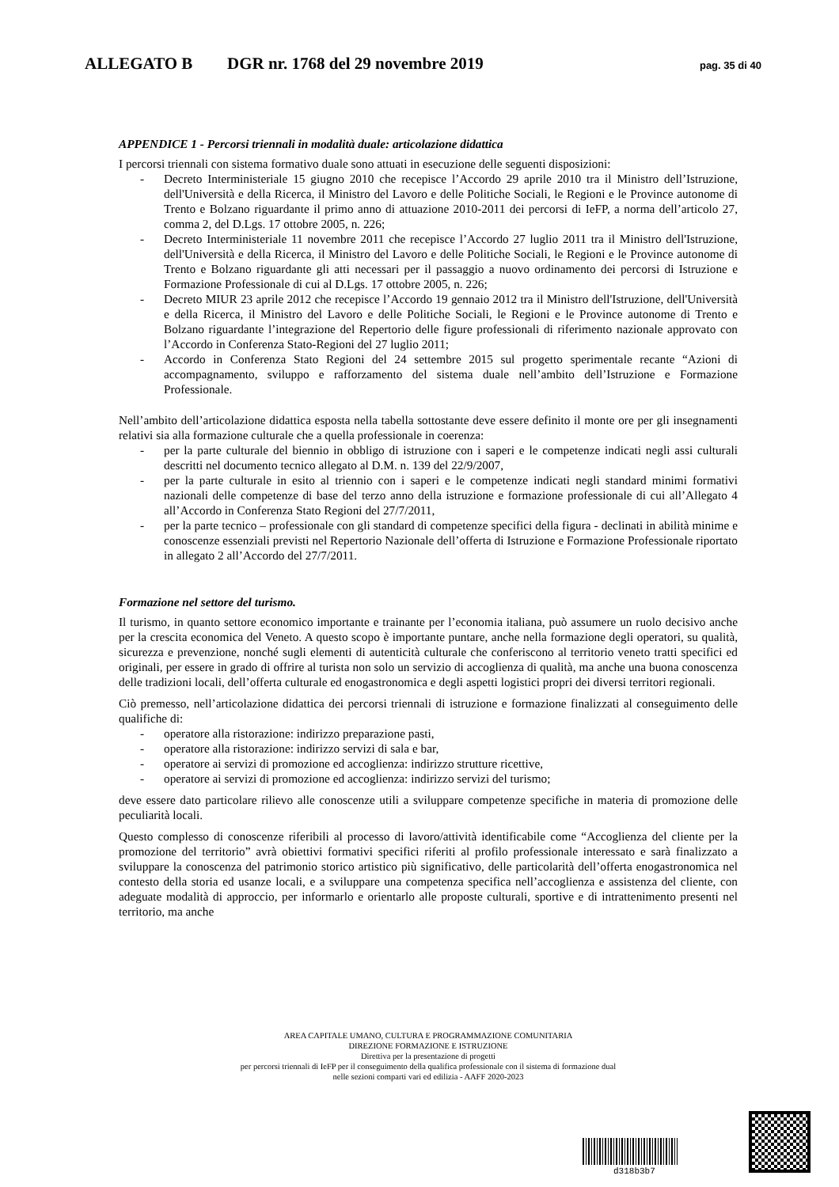ALLEGATO B DGR nr. 1768 del 29 novembre 2019 pag. 35 di 40
APPENDICE 1 - Percorsi triennali in modalità duale: articolazione didattica
I percorsi triennali con sistema formativo duale sono attuati in esecuzione delle seguenti disposizioni:
- Decreto Interministeriale 15 giugno 2010 che recepisce l’Accordo 29 aprile 2010 tra il Ministro dell’Istruzione, dell'Università e della Ricerca, il Ministro del Lavoro e delle Politiche Sociali, le Regioni e le Province autonome di Trento e Bolzano riguardante il primo anno di attuazione 2010-2011 dei percorsi di IeFP, a norma dell’articolo 27, comma 2, del D.Lgs. 17 ottobre 2005, n. 226;
- Decreto Interministeriale 11 novembre 2011 che recepisce l’Accordo 27 luglio 2011 tra il Ministro dell'Istruzione, dell'Università e della Ricerca, il Ministro del Lavoro e delle Politiche Sociali, le Regioni e le Province autonome di Trento e Bolzano riguardante gli atti necessari per il passaggio a nuovo ordinamento dei percorsi di Istruzione e Formazione Professionale di cui al D.Lgs. 17 ottobre 2005, n. 226;
- Decreto MIUR 23 aprile 2012 che recepisce l’Accordo 19 gennaio 2012 tra il Ministro dell'Istruzione, dell'Università e della Ricerca, il Ministro del Lavoro e delle Politiche Sociali, le Regioni e le Province autonome di Trento e Bolzano riguardante l’integrazione del Repertorio delle figure professionali di riferimento nazionale approvato con l’Accordo in Conferenza Stato-Regioni del 27 luglio 2011;
- Accordo in Conferenza Stato Regioni del 24 settembre 2015 sul progetto sperimentale recante “Azioni di accompagnamento, sviluppo e rafforzamento del sistema duale nell’ambito dell’Istruzione e Formazione Professionale.
Nell’ambito dell’articolazione didattica esposta nella tabella sottostante deve essere definito il monte ore per gli insegnamenti relativi sia alla formazione culturale che a quella professionale in coerenza:
- per la parte culturale del biennio in obbligo di istruzione con i saperi e le competenze indicati negli assi culturali descritti nel documento tecnico allegato al D.M. n. 139 del 22/9/2007,
- per la parte culturale in esito al triennio con i saperi e le competenze indicati negli standard minimi formativi nazionali delle competenze di base del terzo anno della istruzione e formazione professionale di cui all’Allegato 4 all’Accordo in Conferenza Stato Regioni del 27/7/2011,
- per la parte tecnico – professionale con gli standard di competenze specifici della figura - declinati in abilità minime e conoscenze essenziali previsti nel Repertorio Nazionale dell’offerta di Istruzione e Formazione Professionale riportato in allegato 2 all’Accordo del 27/7/2011.
Formazione nel settore del turismo.
Il turismo, in quanto settore economico importante e trainante per l’economia italiana, può assumere un ruolo decisivo anche per la crescita economica del Veneto. A questo scopo è importante puntare, anche nella formazione degli operatori, su qualità, sicurezza e prevenzione, nonché sugli elementi di autenticità culturale che conferiscono al territorio veneto tratti specifici ed originali, per essere in grado di offrire al turista non solo un servizio di accoglienza di qualità, ma anche una buona conoscenza delle tradizioni locali, dell’offerta culturale ed enogastronomica e degli aspetti logistici propri dei diversi territori regionali.
Ciò premesso, nell’articolazione didattica dei percorsi triennali di istruzione e formazione finalizzati al conseguimento delle qualifiche di:
- operatore alla ristorazione: indirizzo preparazione pasti,
- operatore alla ristorazione: indirizzo servizi di sala e bar,
- operatore ai servizi di promozione ed accoglienza: indirizzo strutture ricettive,
- operatore ai servizi di promozione ed accoglienza: indirizzo servizi del turismo;
deve essere dato particolare rilievo alle conoscenze utili a sviluppare competenze specifiche in materia di promozione delle peculiarità locali.
Questo complesso di conoscenze riferibili al processo di lavoro/attività identificabile come “Accoglienza del cliente per la promozione del territorio” avrà obiettivi formativi specifici riferiti al profilo professionale interessato e sarà finalizzato a sviluppare la conoscenza del patrimonio storico artistico più significativo, delle particolarità dell’offerta enogastronomica nel contesto della storia ed usanze locali, e a sviluppare una competenza specifica nell’accoglienza e assistenza del cliente, con adeguate modalità di approccio, per informarlo e orientarlo alle proposte culturali, sportive e di intrattenimento presenti nel territorio, ma anche
AREA CAPITALE UMANO, CULTURA E PROGRAMMAZIONE COMUNITARIA
DIREZIONE FORMAZIONE E ISTRUZIONE
Direttiva per la presentazione di progetti
per percorsi triennali di IeFP per il conseguimento della qualifica professionale con il sistema di formazione dual
nelle sezioni comparti vari ed edilizia - AAFF 2020-2023
d318b3b7